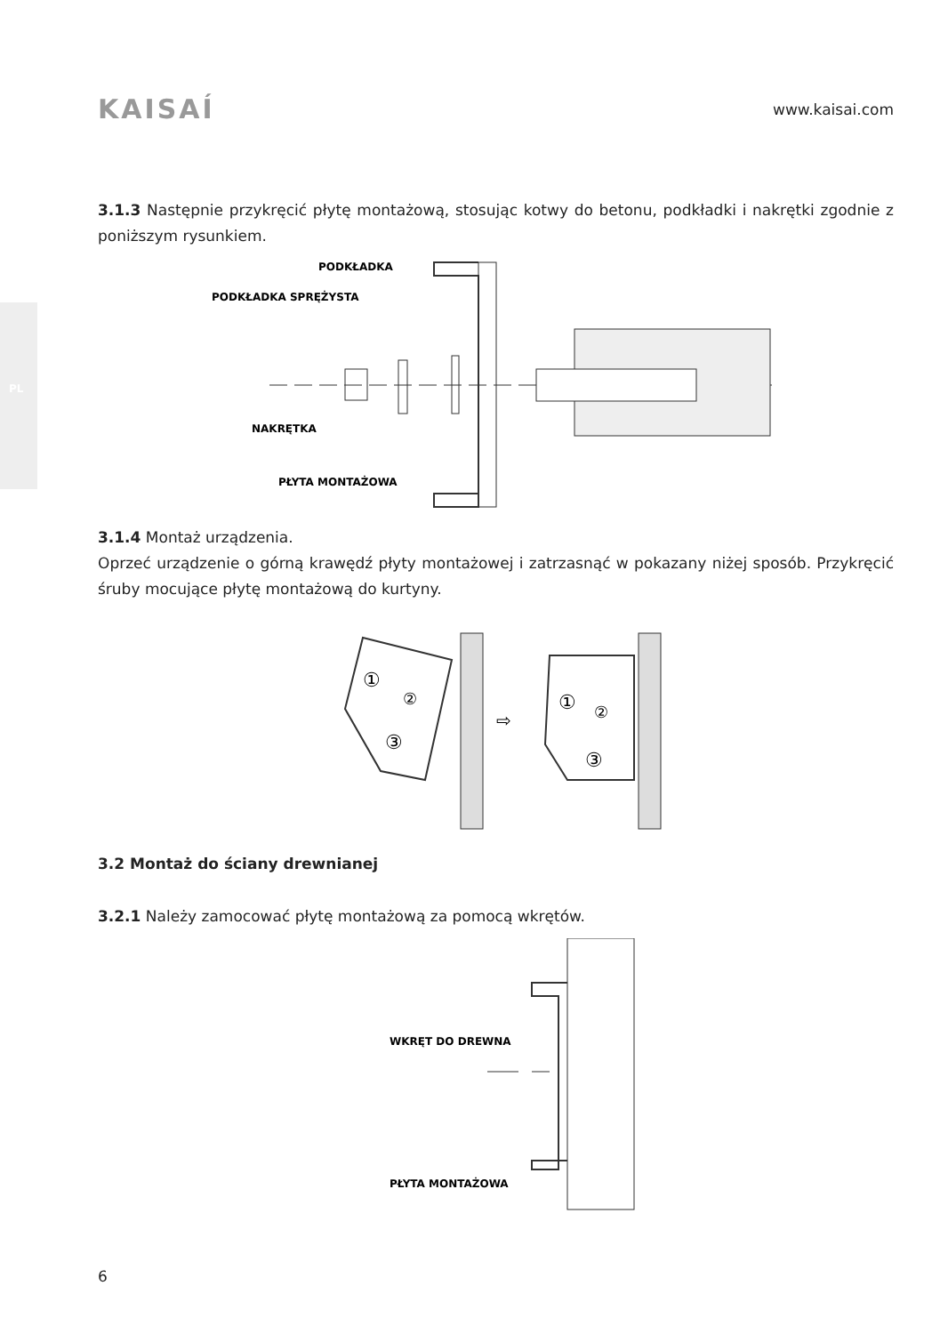PL
KAISAÍ
www.kaisai.com
3.1.3 Następnie przykręcić płytę montażową, stosując kotwy do betonu, podkładki i nakrętki zgodnie z poniższym rysunkiem.
PODKŁADKA
PODKŁADKA SPRĘŻYSTA
NAKRĘTKA
PŁYTA MONTAŻOWA
3.1.4 Montaż urządzenia.
Oprzeć urządzenie o górną krawędź płyty montażowej i zatrzasnąć w pokazany niżej sposób. Przykręcić śruby mocujące płytę montażową do kurtyny.
①
②
③
⇨
①
②
③
3.2 Montaż do ściany drewnianej
3.2.1 Należy zamocować płytę montażową za pomocą wkrętów.
WKRĘT DO DREWNA
PŁYTA MONTAŻOWA
6